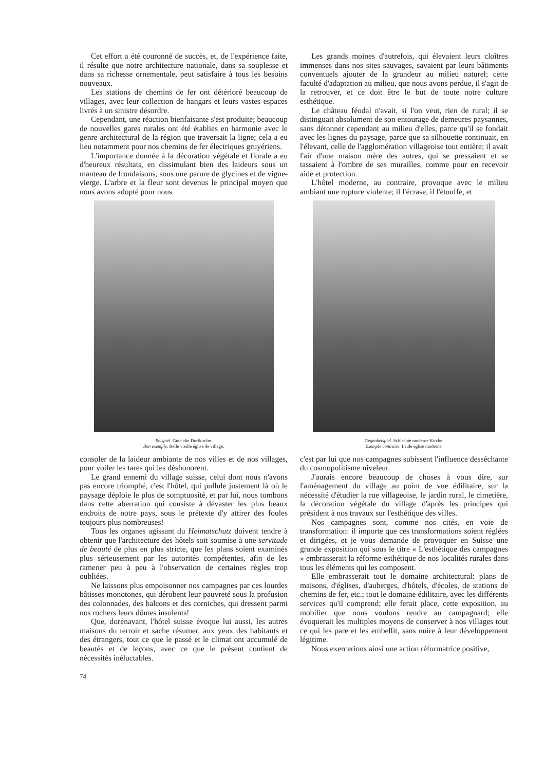Cet effort a été couronné de succès, et, de l'expérience faite, il résulte que notre architecture nationale, dans sa souplesse et dans sa richesse ornementale, peut satisfaire à tous les besoins nouveaux.
Les stations de chemins de fer ont détérioré beaucoup de villages, avec leur collection de hangars et leurs vastes espaces livrés à un sinistre désordre.
Cependant, une réaction bienfaisante s'est produite; beaucoup de nouvelles gares rurales ont été établies en harmonie avec le genre architectural de la région que traversait la ligne; cela a eu lieu notamment pour nos chemins de fer électriques gruyériens.
L'importance donnée à la décoration végétale et florale a eu d'heureux résultats, en dissimulant bien des laideurs sous un manteau de frondaisons, sous une parure de glycines et de vigne-vierge. L'arbre et la fleur sont devenus le principal moyen que nous avons adopté pour nous
Les grands moines d'autrefois, qui élevaient leurs cloîtres immenses dans nos sites sauvages, savaient par leurs bâtiments conventuels ajouter de la grandeur au milieu naturel; cette faculté d'adaptation au milieu, que nous avons perdue, il s'agit de la retrouver, et ce doit être le but de toute notre culture esthétique.
Le château féodal n'avait, si l'on veut, rien de rural; il se distinguait absolument de son entourage de demeures paysannes, sans détonner cependant au milieu d'elles, parce qu'il se fondait avec les lignes du paysage, parce que sa silhouette continuait, en l'élevant, celle de l'agglomération villageoise tout entière; il avait l'air d'une maison mère des autres, qui se pressaient et se tassaient à l'ombre de ses murailles, comme pour en recevoir aide et protection.
L'hôtel moderne, au contraire, provoque avec le milieu ambiant une rupture violente; il l'écrase, il l'étouffe, et
Beispiel. Gute alte Dorfkirche.
Bon exemple. Belle vieille église de village.
Gegenbeispiel. Schlechte moderne Kirche.
Exemple contraire. Laide église moderne.
consoler de la laideur ambiante de nos villes et de nos villages, pour voiler les tares qui les déshonorent.
Le grand ennemi du village suisse, celui dont nous n'avons pas encore triomphé, c'est l'hôtel, qui pullule justement là où le paysage déploie le plus de somptuosité, et par lui, nous tombons dans cette aberration qui consiste à dévaster les plus beaux endroits de notre pays, sous le prétexte d'y attirer des foules toujours plus nombreuses!
Tous les organes agissant du Heimatschutz doivent tendre à obtenir que l'architecture des hôtels soit soumise à une servitude de beauté de plus en plus stricte, que les plans soient examinés plus sérieusement par les autorités compétentes, afin de les ramener peu à peu à l'observation de certaines règles trop oubliées.
Ne laissons plus empoisonner nos campagnes par ces lourdes bâtisses monotones, qui dérobent leur pauvreté sous la profusion des colonnades, des balcons et des corniches, qui dressent parmi nos rochers leurs dômes insolents!
Que, dorénavant, l'hôtel suisse évoque lui aussi, les autres maisons du terroir et sache résumer, aux yeux des habitants et des étrangers, tout ce que le passé et le climat ont accumulé de beautés et de leçons, avec ce que le présent contient de nécessités inéluctables.
c'est par lui que nos campagnes subissent l'influence desséchante du cosmopolitisme niveleur.
J'aurais encore beaucoup de choses à vous dire, sur l'aménagement du village au point de vue édilitaire, sur la nécessité d'étudier la rue villageoise, le jardin rural, le cimetière, la décoration végétale du village d'après les principes qui président à nos travaux sur l'esthétique des villes.
Nos campagnes sont, comme nos cités, en voie de transformation: il importe que ces transformations soient réglées et dirigées, et je vous demande de provoquer en Suisse une grande exposition qui sous le titre « L'esthétique des campagnes » embrasserait la réforme esthétique de nos localités rurales dans tous les éléments qui les composent.
Elle embrasserait tout le domaine architectural: plans de maisons, d'églises, d'auberges, d'hôtels, d'écoles, de stations de chemins de fer, etc.; tout le domaine édilitaire, avec les différents services qu'il comprend; elle ferait place, cette exposition, au mobilier que nous voulons rendre au campagnard; elle évoquerait les multiples moyens de conserver à nos villages tout ce qui les pare et les embellit, sans nuire à leur développement légitime.
Nous exercerions ainsi une action réformatrice positive,
74